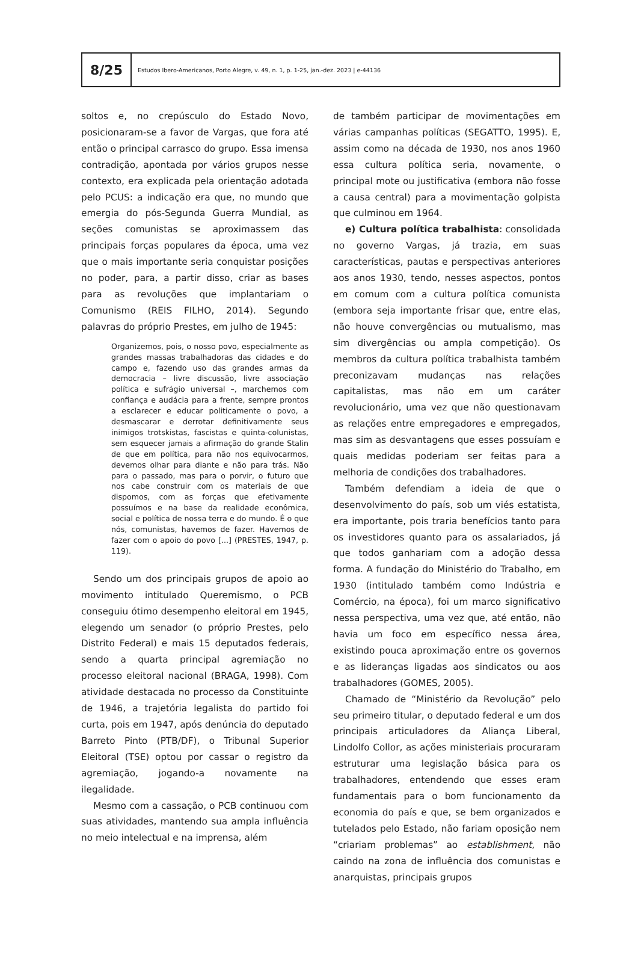8/25
Estudos Ibero-Americanos, Porto Alegre, v. 49, n. 1, p. 1-25, jan.-dez. 2023 | e-44136
soltos e, no crepúsculo do Estado Novo, posicionaram-se a favor de Vargas, que fora até então o principal carrasco do grupo. Essa imensa contradição, apontada por vários grupos nesse contexto, era explicada pela orientação adotada pelo PCUS: a indicação era que, no mundo que emergia do pós-Segunda Guerra Mundial, as seções comunistas se aproximassem das principais forças populares da época, uma vez que o mais importante seria conquistar posições no poder, para, a partir disso, criar as bases para as revoluções que implantariam o Comunismo (REIS FILHO, 2014). Segundo palavras do próprio Prestes, em julho de 1945:
Organizemos, pois, o nosso povo, especialmente as grandes massas trabalhadoras das cidades e do campo e, fazendo uso das grandes armas da democracia – livre discussão, livre associação política e sufrágio universal –, marchemos com confiança e audácia para a frente, sempre prontos a esclarecer e educar politicamente o povo, a desmascarar e derrotar definitivamente seus inimigos trotskistas, fascistas e quinta-colunistas, sem esquecer jamais a afirmação do grande Stalin de que em política, para não nos equivocarmos, devemos olhar para diante e não para trás. Não para o passado, mas para o porvir, o futuro que nos cabe construir com os materiais de que dispomos, com as forças que efetivamente possuímos e na base da realidade econômica, social e política de nossa terra e do mundo. É o que nós, comunistas, havemos de fazer. Havemos de fazer com o apoio do povo [...] (PRESTES, 1947, p. 119).
Sendo um dos principais grupos de apoio ao movimento intitulado Queremismo, o PCB conseguiu ótimo desempenho eleitoral em 1945, elegendo um senador (o próprio Prestes, pelo Distrito Federal) e mais 15 deputados federais, sendo a quarta principal agremiação no processo eleitoral nacional (BRAGA, 1998). Com atividade destacada no processo da Constituinte de 1946, a trajetória legalista do partido foi curta, pois em 1947, após denúncia do deputado Barreto Pinto (PTB/DF), o Tribunal Superior Eleitoral (TSE) optou por cassar o registro da agremiação, jogando-a novamente na ilegalidade.
Mesmo com a cassação, o PCB continuou com suas atividades, mantendo sua ampla influência no meio intelectual e na imprensa, além
de também participar de movimentações em várias campanhas políticas (SEGATTO, 1995). E, assim como na década de 1930, nos anos 1960 essa cultura política seria, novamente, o principal mote ou justificativa (embora não fosse a causa central) para a movimentação golpista que culminou em 1964.
e) Cultura política trabalhista: consolidada no governo Vargas, já trazia, em suas características, pautas e perspectivas anteriores aos anos 1930, tendo, nesses aspectos, pontos em comum com a cultura política comunista (embora seja importante frisar que, entre elas, não houve convergências ou mutualismo, mas sim divergências ou ampla competição). Os membros da cultura política trabalhista também preconizavam mudanças nas relações capitalistas, mas não em um caráter revolucionário, uma vez que não questionavam as relações entre empregadores e empregados, mas sim as desvantagens que esses possuíam e quais medidas poderiam ser feitas para a melhoria de condições dos trabalhadores.
Também defendiam a ideia de que o desenvolvimento do país, sob um viés estatista, era importante, pois traria benefícios tanto para os investidores quanto para os assalariados, já que todos ganhariam com a adoção dessa forma. A fundação do Ministério do Trabalho, em 1930 (intitulado também como Indústria e Comércio, na época), foi um marco significativo nessa perspectiva, uma vez que, até então, não havia um foco em específico nessa área, existindo pouca aproximação entre os governos e as lideranças ligadas aos sindicatos ou aos trabalhadores (GOMES, 2005).
Chamado de “Ministério da Revolução” pelo seu primeiro titular, o deputado federal e um dos principais articuladores da Aliança Liberal, Lindolfo Collor, as ações ministeriais procuraram estruturar uma legislação básica para os trabalhadores, entendendo que esses eram fundamentais para o bom funcionamento da economia do país e que, se bem organizados e tutelados pelo Estado, não fariam oposição nem “criariam problemas” ao establishment, não caindo na zona de influência dos comunistas e anarquistas, principais grupos